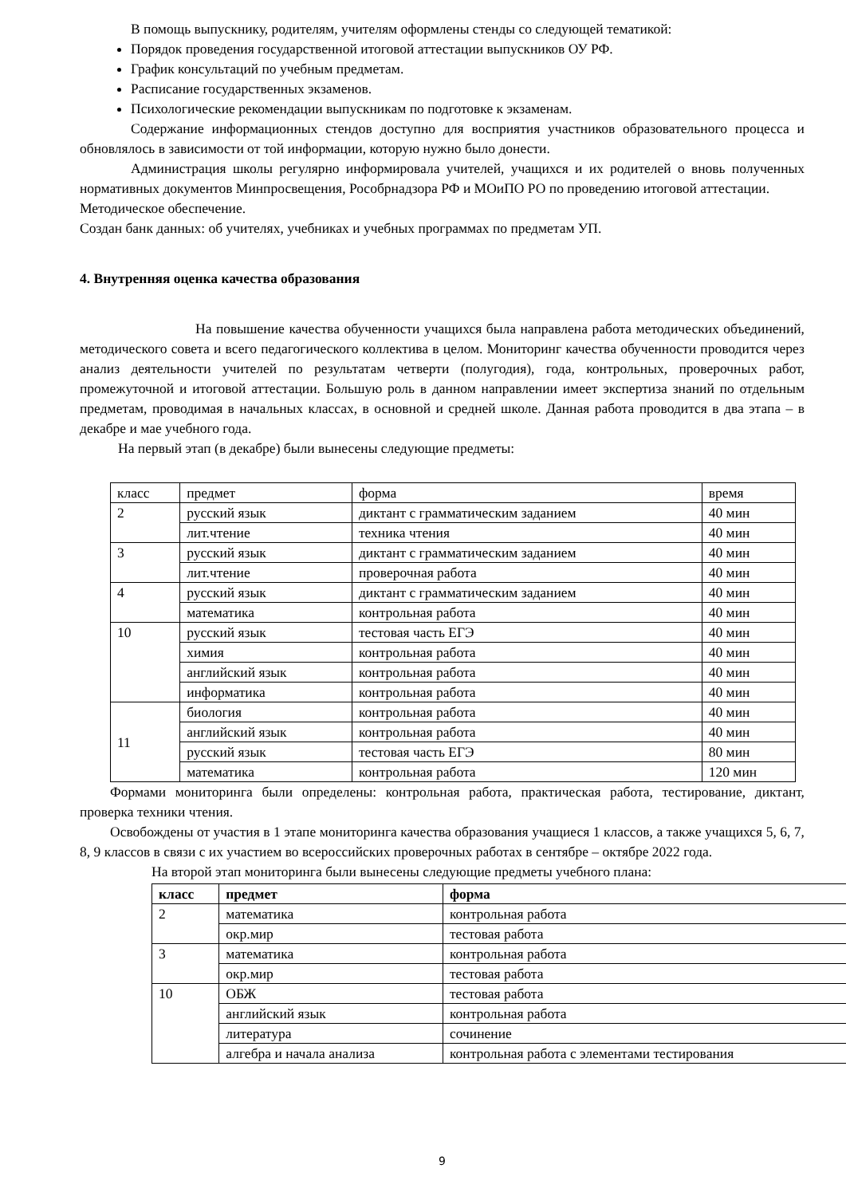В помощь выпускнику, родителям, учителям оформлены стенды со следующей тематикой:
Порядок проведения государственной итоговой аттестации выпускников ОУ РФ.
График консультаций по учебным предметам.
Расписание государственных экзаменов.
Психологические рекомендации выпускникам по подготовке к экзаменам.
Содержание информационных стендов доступно для восприятия участников образовательного процесса и обновлялось в зависимости от той информации, которую нужно было донести.
Администрация школы регулярно информировала учителей, учащихся и их родителей о вновь полученных нормативных документов Минпросвещения, Рособрнадзора РФ и МОиПО РО по проведению итоговой аттестации.
Методическое обеспечение.
Создан банк данных: об учителях, учебниках и учебных программах по предметам УП.
4. Внутренняя оценка качества образования
На повышение качества обученности учащихся была направлена работа методических объединений, методического совета и всего педагогического коллектива в целом. Мониторинг качества обученности проводится через анализ деятельности учителей по результатам четверти (полугодия), года, контрольных, проверочных работ, промежуточной и итоговой аттестации. Большую роль в данном направлении имеет экспертиза знаний по отдельным предметам, проводимая в начальных классах, в основной и средней школе. Данная работа проводится в два этапа – в декабре и мае учебного года.
На первый этап (в декабре) были вынесены следующие предметы:
| класс | предмет | форма | время |
| 2 | русский язык | диктант с грамматическим заданием | 40 мин |
| | лит.чтение | техника чтения | 40 мин |
| 3 | русский язык | диктант с грамматическим заданием | 40 мин |
| | лит.чтение | проверочная работа | 40 мин |
| 4 | русский язык | диктант с грамматическим заданием | 40 мин |
| | математика | контрольная работа | 40 мин |
| 10 | русский язык | тестовая часть ЕГЭ | 40 мин |
| | химия | контрольная работа | 40 мин |
| | английский язык | контрольная работа | 40 мин |
| | информатика | контрольная работа | 40 мин |
| 11 | биология | контрольная работа | 40 мин |
| | английский язык | контрольная работа | 40 мин |
| | русский язык | тестовая часть ЕГЭ | 80 мин |
| | математика | контрольная работа | 120 мин |
Формами мониторинга были определены: контрольная работа, практическая работа, тестирование, диктант, проверка техники чтения.
Освобождены от участия в 1 этапе мониторинга качества образования учащиеся 1 классов, а также учащихся 5, 6, 7, 8, 9 классов в связи с их участием во всероссийских проверочных работах в сентябре – октябре 2022 года.
На второй этап мониторинга были вынесены следующие предметы учебного плана:
| класс | предмет | форма |
| --- | --- | --- |
| 2 | математика | контрольная работа |
| | окр.мир | тестовая работа |
| 3 | математика | контрольная работа |
| | окр.мир | тестовая работа |
| 10 | ОБЖ | тестовая работа |
| | английский язык | контрольная работа |
| | литература | сочинение |
| | алгебра и начала анализа | контрольная работа с элементами тестирования |
9